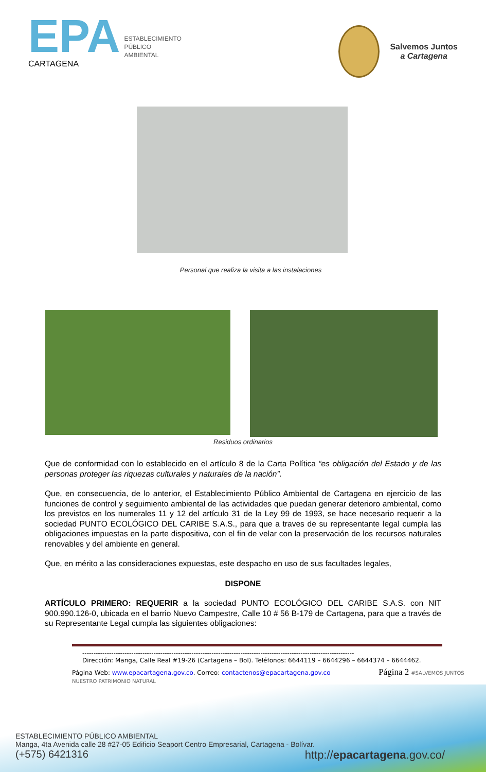EPA
ESTABLECIMIENTO
PÚBLICO
AMBIENTAL
CARTAGENA
Salvemos Juntos
a Cartagena
Personal que realiza la visita a las instalaciones
Residuos ordinarios
Que de conformidad con lo establecido en el artículo 8 de la Carta Política “es obligación del Estado y de las personas proteger las riquezas culturales y naturales de la nación”.
Que, en consecuencia, de lo anterior, el Establecimiento Público Ambiental de Cartagena en ejercicio de las funciones de control y seguimiento ambiental de las actividades que puedan generar deterioro ambiental, como los previstos en los numerales 11 y 12 del artículo 31 de la Ley 99 de 1993, se hace necesario requerir a la sociedad PUNTO ECOLÓGICO DEL CARIBE S.A.S., para que a traves de su representante legal cumpla las obligaciones impuestas en la parte dispositiva, con el fin de velar con la preservación de los recursos naturales renovables y del ambiente en general.
Que, en mérito a las consideraciones expuestas, este despacho en uso de sus facultades legales,
DISPONE
ARTÍCULO PRIMERO: REQUERIR a la sociedad PUNTO ECOLÓGICO DEL CARIBE S.A.S. con NIT 900.990.126-0, ubicada en el barrio Nuevo Campestre, Calle 10 # 56 B-179 de Cartagena, para que a través de su Representante Legal cumpla las siguientes obligaciones:
--------------------------------------------------------------------------------------------------------------------------
Dirección: Manga, Calle Real #19-26 (Cartagena – Bol). Teléfonos: 6644119 – 6644296 – 6644374 – 6644462.
Página Web: www.epacartagena.gov.co. Correo: contactenos@epacartagena.gov.co Página 2 #SALVEMOS JUNTOS NUESTRO PATRIMONIO NATURAL
ESTABLECIMIENTO PÚBLICO AMBIENTAL
Manga, 4ta Avenida calle 28 #27-05 Edificio Seaport Centro Empresarial, Cartagena - Bolívar.
(+575) 6421316 http://epacartagena.gov.co/